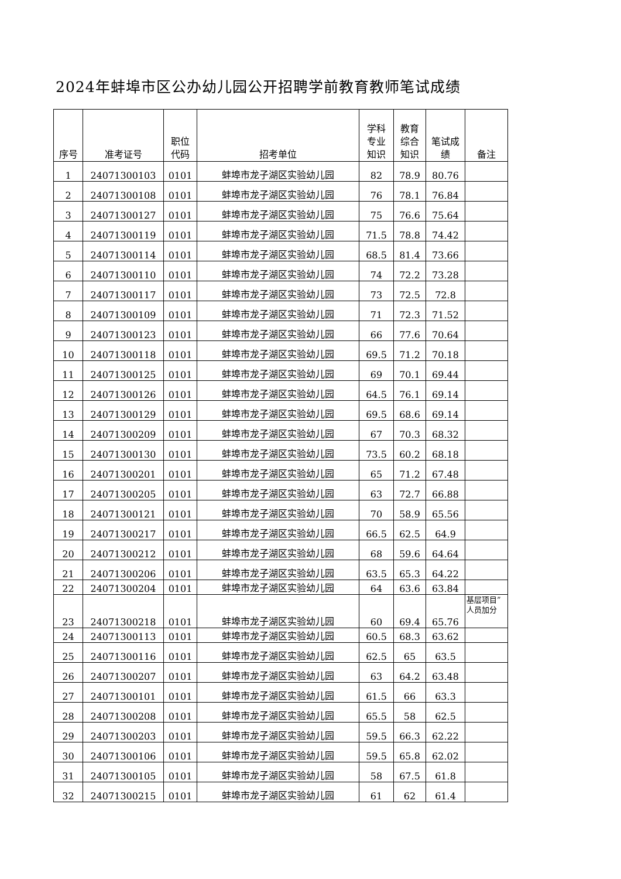2024年蚌埠市区公办幼儿园公开招聘学前教育教师笔试成绩
| 序号 | 准考证号 | 职位 代码 | 招考单位 | 学科 专业 知识 | 教育 综合 知识 | 笔试成 绩 | 备注 |
| --- | --- | --- | --- | --- | --- | --- | --- |
| 1 | 24071300103 | 0101 | 蚌埠市龙子湖区实验幼儿园 | 82 | 78.9 | 80.76 | |
| 2 | 24071300108 | 0101 | 蚌埠市龙子湖区实验幼儿园 | 76 | 78.1 | 76.84 | |
| 3 | 24071300127 | 0101 | 蚌埠市龙子湖区实验幼儿园 | 75 | 76.6 | 75.64 | |
| 4 | 24071300119 | 0101 | 蚌埠市龙子湖区实验幼儿园 | 71.5 | 78.8 | 74.42 | |
| 5 | 24071300114 | 0101 | 蚌埠市龙子湖区实验幼儿园 | 68.5 | 81.4 | 73.66 | |
| 6 | 24071300110 | 0101 | 蚌埠市龙子湖区实验幼儿园 | 74 | 72.2 | 73.28 | |
| 7 | 24071300117 | 0101 | 蚌埠市龙子湖区实验幼儿园 | 73 | 72.5 | 72.8 | |
| 8 | 24071300109 | 0101 | 蚌埠市龙子湖区实验幼儿园 | 71 | 72.3 | 71.52 | |
| 9 | 24071300123 | 0101 | 蚌埠市龙子湖区实验幼儿园 | 66 | 77.6 | 70.64 | |
| 10 | 24071300118 | 0101 | 蚌埠市龙子湖区实验幼儿园 | 69.5 | 71.2 | 70.18 | |
| 11 | 24071300125 | 0101 | 蚌埠市龙子湖区实验幼儿园 | 69 | 70.1 | 69.44 | |
| 12 | 24071300126 | 0101 | 蚌埠市龙子湖区实验幼儿园 | 64.5 | 76.1 | 69.14 | |
| 13 | 24071300129 | 0101 | 蚌埠市龙子湖区实验幼儿园 | 69.5 | 68.6 | 69.14 | |
| 14 | 24071300209 | 0101 | 蚌埠市龙子湖区实验幼儿园 | 67 | 70.3 | 68.32 | |
| 15 | 24071300130 | 0101 | 蚌埠市龙子湖区实验幼儿园 | 73.5 | 60.2 | 68.18 | |
| 16 | 24071300201 | 0101 | 蚌埠市龙子湖区实验幼儿园 | 65 | 71.2 | 67.48 | |
| 17 | 24071300205 | 0101 | 蚌埠市龙子湖区实验幼儿园 | 63 | 72.7 | 66.88 | |
| 18 | 24071300121 | 0101 | 蚌埠市龙子湖区实验幼儿园 | 70 | 58.9 | 65.56 | |
| 19 | 24071300217 | 0101 | 蚌埠市龙子湖区实验幼儿园 | 66.5 | 62.5 | 64.9 | |
| 20 | 24071300212 | 0101 | 蚌埠市龙子湖区实验幼儿园 | 68 | 59.6 | 64.64 | |
| 21 | 24071300206 | 0101 | 蚌埠市龙子湖区实验幼儿园 | 63.5 | 65.3 | 64.22 | |
| 22 | 24071300204 | 0101 | 蚌埠市龙子湖区实验幼儿园 | 64 | 63.6 | 63.84 | |
| 23 | 24071300218 | 0101 | 蚌埠市龙子湖区实验幼儿园 | 60 | 69.4 | 65.76 | 基层项目”人员加分 |
| 24 | 24071300113 | 0101 | 蚌埠市龙子湖区实验幼儿园 | 60.5 | 68.3 | 63.62 | |
| 25 | 24071300116 | 0101 | 蚌埠市龙子湖区实验幼儿园 | 62.5 | 65 | 63.5 | |
| 26 | 24071300207 | 0101 | 蚌埠市龙子湖区实验幼儿园 | 63 | 64.2 | 63.48 | |
| 27 | 24071300101 | 0101 | 蚌埠市龙子湖区实验幼儿园 | 61.5 | 66 | 63.3 | |
| 28 | 24071300208 | 0101 | 蚌埠市龙子湖区实验幼儿园 | 65.5 | 58 | 62.5 | |
| 29 | 24071300203 | 0101 | 蚌埠市龙子湖区实验幼儿园 | 59.5 | 66.3 | 62.22 | |
| 30 | 24071300106 | 0101 | 蚌埠市龙子湖区实验幼儿园 | 59.5 | 65.8 | 62.02 | |
| 31 | 24071300105 | 0101 | 蚌埠市龙子湖区实验幼儿园 | 58 | 67.5 | 61.8 | |
| 32 | 24071300215 | 0101 | 蚌埠市龙子湖区实验幼儿园 | 61 | 62 | 61.4 | |